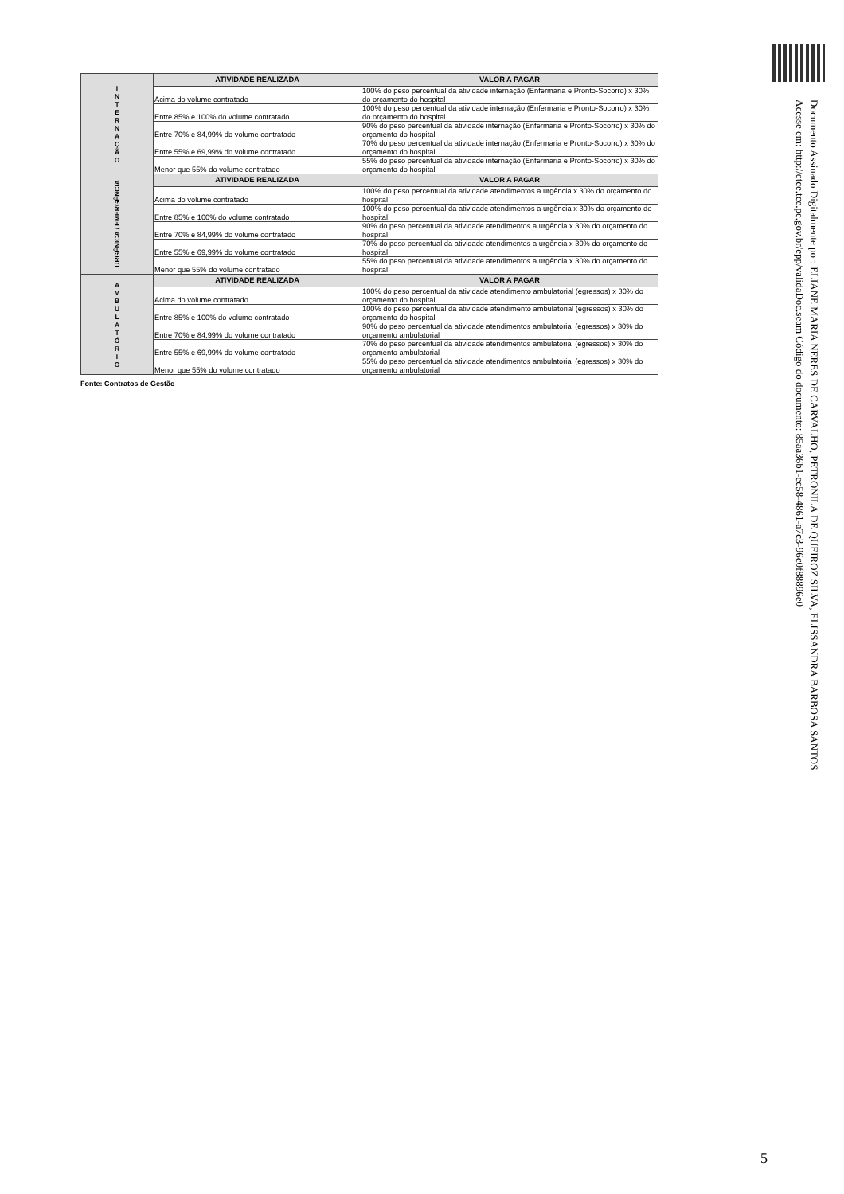| I N T E R N A Ç Ã O | ATIVIDADE REALIZADA | VALOR A PAGAR |
| | Acima do volume contratado | 100% do peso percentual da atividade internação (Enfermaria e Pronto-Socorro) x 30% do orçamento do hospital |
| | Entre 85% e 100% do volume contratado | 100% do peso percentual da atividade internação (Enfermaria e Pronto-Socorro) x 30% do orçamento do hospital |
| | Entre 70% e 84,99% do volume contratado | 90% do peso percentual da atividade internação (Enfermaria e Pronto-Socorro) x 30% do orçamento do hospital |
| | Entre 55% e 69,99% do volume contratado | 70% do peso percentual da atividade internação (Enfermaria e Pronto-Socorro) x 30% do orçamento do hospital |
| | Menor que 55% do volume contratado | 55% do peso percentual da atividade internação (Enfermaria e Pronto-Socorro) x 30% do orçamento do hospital |
| URGÊNICA / EMERGÊNCIA | ATIVIDADE REALIZADA | VALOR A PAGAR |
| | Acima do volume contratado | 100% do peso percentual da atividade atendimentos a urgência x 30% do orçamento do hospital |
| | Entre 85% e 100% do volume contratado | 100% do peso percentual da atividade atendimentos a urgência x 30% do orçamento do hospital |
| | Entre 70% e 84,99% do volume contratado | 90% do peso percentual da atividade atendimentos a urgência x 30% do orçamento do hospital |
| | Entre 55% e 69,99% do volume contratado | 70% do peso percentual da atividade atendimentos a urgência x 30% do orçamento do hospital |
| | Menor que 55% do volume contratado | 55% do peso percentual da atividade atendimentos a urgência x 30% do orçamento do hospital |
| A M B U L A T Ó R I O | ATIVIDADE REALIZADA | VALOR A PAGAR |
| | Acima do volume contratado | 100% do peso percentual da atividade atendimento ambulatorial (egressos) x 30% do orçamento do hospital |
| | Entre 85% e 100% do volume contratado | 100% do peso percentual da atividade atendimento ambulatorial (egressos) x 30% do orçamento do hospital |
| | Entre 70% e 84,99% do volume contratado | 90% do peso percentual da atividade atendimentos ambulatorial (egressos) x 30% do orçamento ambulatorial |
| | Entre 55% e 69,99% do volume contratado | 70% do peso percentual da atividade atendimentos ambulatorial (egressos) x 30% do orçamento ambulatorial |
| | Menor que 55% do volume contratado | 55% do peso percentual da atividade atendimentos ambulatorial (egressos) x 30% do orçamento ambulatorial |
Fonte: Contratos de Gestão
Documento Assinado Digitalmente por: ELIANE MARIA NERES DE CARVALHO, PETRONILA DE QUEIROZ SILVA, ELISSANDRA BARBOSA SANTOS
Acesse em: http://etce.tce.pe.gov.br/epp/validaDoc.seam Código do documento: 85aa36b1-ec58-4861-a7c3-96c0f88896e0
5